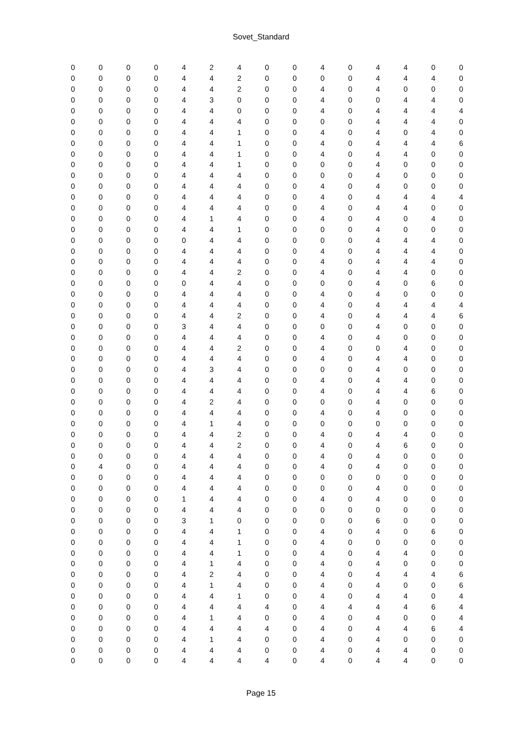Sovet_Standard
| 0 | 0 | 0 | 0 | 4 | 2 | 4 | 0 | 0 | 4 | 0 | 4 | 4 | 0 | 0 |
| 0 | 0 | 0 | 0 | 4 | 4 | 2 | 0 | 0 | 0 | 0 | 4 | 4 | 4 | 0 |
| 0 | 0 | 0 | 0 | 4 | 4 | 2 | 0 | 0 | 4 | 0 | 4 | 0 | 0 | 0 |
| 0 | 0 | 0 | 0 | 4 | 3 | 0 | 0 | 0 | 4 | 0 | 0 | 4 | 4 | 0 |
| 0 | 0 | 0 | 0 | 4 | 4 | 0 | 0 | 0 | 4 | 0 | 4 | 4 | 4 | 4 |
| 0 | 0 | 0 | 0 | 4 | 4 | 4 | 0 | 0 | 0 | 0 | 4 | 4 | 4 | 0 |
| 0 | 0 | 0 | 0 | 4 | 4 | 1 | 0 | 0 | 4 | 0 | 4 | 0 | 4 | 0 |
| 0 | 0 | 0 | 0 | 4 | 4 | 1 | 0 | 0 | 4 | 0 | 4 | 4 | 4 | 6 |
| 0 | 0 | 0 | 0 | 4 | 4 | 1 | 0 | 0 | 4 | 0 | 4 | 4 | 0 | 0 |
| 0 | 0 | 0 | 0 | 4 | 4 | 1 | 0 | 0 | 0 | 0 | 4 | 0 | 0 | 0 |
| 0 | 0 | 0 | 0 | 4 | 4 | 4 | 0 | 0 | 0 | 0 | 4 | 0 | 0 | 0 |
| 0 | 0 | 0 | 0 | 4 | 4 | 4 | 0 | 0 | 4 | 0 | 4 | 0 | 0 | 0 |
| 0 | 0 | 0 | 0 | 4 | 4 | 4 | 0 | 0 | 4 | 0 | 4 | 4 | 4 | 4 |
| 0 | 0 | 0 | 0 | 4 | 4 | 4 | 0 | 0 | 4 | 0 | 4 | 4 | 0 | 0 |
| 0 | 0 | 0 | 0 | 4 | 1 | 4 | 0 | 0 | 4 | 0 | 4 | 0 | 4 | 0 |
| 0 | 0 | 0 | 0 | 4 | 4 | 1 | 0 | 0 | 0 | 0 | 4 | 0 | 0 | 0 |
| 0 | 0 | 0 | 0 | 0 | 4 | 4 | 0 | 0 | 0 | 0 | 4 | 4 | 4 | 0 |
| 0 | 0 | 0 | 0 | 4 | 4 | 4 | 0 | 0 | 4 | 0 | 4 | 4 | 4 | 0 |
| 0 | 0 | 0 | 0 | 4 | 4 | 4 | 0 | 0 | 4 | 0 | 4 | 4 | 4 | 0 |
| 0 | 0 | 0 | 0 | 4 | 4 | 2 | 0 | 0 | 4 | 0 | 4 | 4 | 0 | 0 |
| 0 | 0 | 0 | 0 | 0 | 4 | 4 | 0 | 0 | 0 | 0 | 4 | 0 | 6 | 0 |
| 0 | 0 | 0 | 0 | 4 | 4 | 4 | 0 | 0 | 4 | 0 | 4 | 0 | 0 | 0 |
| 0 | 0 | 0 | 0 | 4 | 4 | 4 | 0 | 0 | 4 | 0 | 4 | 4 | 4 | 4 |
| 0 | 0 | 0 | 0 | 4 | 4 | 2 | 0 | 0 | 4 | 0 | 4 | 4 | 4 | 6 |
| 0 | 0 | 0 | 0 | 3 | 4 | 4 | 0 | 0 | 0 | 0 | 4 | 0 | 0 | 0 |
| 0 | 0 | 0 | 0 | 4 | 4 | 4 | 0 | 0 | 4 | 0 | 4 | 0 | 0 | 0 |
| 0 | 0 | 0 | 0 | 4 | 4 | 2 | 0 | 0 | 4 | 0 | 0 | 4 | 0 | 0 |
| 0 | 0 | 0 | 0 | 4 | 4 | 4 | 0 | 0 | 4 | 0 | 4 | 4 | 0 | 0 |
| 0 | 0 | 0 | 0 | 4 | 3 | 4 | 0 | 0 | 0 | 0 | 4 | 0 | 0 | 0 |
| 0 | 0 | 0 | 0 | 4 | 4 | 4 | 0 | 0 | 4 | 0 | 4 | 4 | 0 | 0 |
| 0 | 0 | 0 | 0 | 4 | 4 | 4 | 0 | 0 | 4 | 0 | 4 | 4 | 6 | 0 |
| 0 | 0 | 0 | 0 | 4 | 2 | 4 | 0 | 0 | 0 | 0 | 4 | 0 | 0 | 0 |
| 0 | 0 | 0 | 0 | 4 | 4 | 4 | 0 | 0 | 4 | 0 | 4 | 0 | 0 | 0 |
| 0 | 0 | 0 | 0 | 4 | 1 | 4 | 0 | 0 | 0 | 0 | 0 | 0 | 0 | 0 |
| 0 | 0 | 0 | 0 | 4 | 4 | 2 | 0 | 0 | 4 | 0 | 4 | 4 | 0 | 0 |
| 0 | 0 | 0 | 0 | 4 | 4 | 2 | 0 | 0 | 4 | 0 | 4 | 6 | 0 | 0 |
| 0 | 0 | 0 | 0 | 4 | 4 | 4 | 0 | 0 | 4 | 0 | 4 | 0 | 0 | 0 |
| 0 | 4 | 0 | 0 | 4 | 4 | 4 | 0 | 0 | 4 | 0 | 4 | 0 | 0 | 0 |
| 0 | 0 | 0 | 0 | 4 | 4 | 4 | 0 | 0 | 0 | 0 | 0 | 0 | 0 | 0 |
| 0 | 0 | 0 | 0 | 4 | 4 | 4 | 0 | 0 | 0 | 0 | 4 | 0 | 0 | 0 |
| 0 | 0 | 0 | 0 | 1 | 4 | 4 | 0 | 0 | 4 | 0 | 4 | 0 | 0 | 0 |
| 0 | 0 | 0 | 0 | 4 | 4 | 4 | 0 | 0 | 0 | 0 | 0 | 0 | 0 | 0 |
| 0 | 0 | 0 | 0 | 3 | 1 | 0 | 0 | 0 | 0 | 0 | 6 | 0 | 0 | 0 |
| 0 | 0 | 0 | 0 | 4 | 4 | 1 | 0 | 0 | 4 | 0 | 4 | 0 | 6 | 0 |
| 0 | 0 | 0 | 0 | 4 | 4 | 1 | 0 | 0 | 4 | 0 | 0 | 0 | 0 | 0 |
| 0 | 0 | 0 | 0 | 4 | 4 | 1 | 0 | 0 | 4 | 0 | 4 | 4 | 0 | 0 |
| 0 | 0 | 0 | 0 | 4 | 1 | 4 | 0 | 0 | 4 | 0 | 4 | 0 | 0 | 0 |
| 0 | 0 | 0 | 0 | 4 | 2 | 4 | 0 | 0 | 4 | 0 | 4 | 4 | 4 | 6 |
| 0 | 0 | 0 | 0 | 4 | 1 | 4 | 0 | 0 | 4 | 0 | 4 | 0 | 0 | 6 |
| 0 | 0 | 0 | 0 | 4 | 4 | 1 | 0 | 0 | 4 | 0 | 4 | 4 | 0 | 4 |
| 0 | 0 | 0 | 0 | 4 | 4 | 4 | 4 | 0 | 4 | 4 | 4 | 4 | 6 | 4 |
| 0 | 0 | 0 | 0 | 4 | 1 | 4 | 0 | 0 | 4 | 0 | 4 | 0 | 0 | 4 |
| 0 | 0 | 0 | 0 | 4 | 4 | 4 | 4 | 0 | 4 | 0 | 4 | 4 | 6 | 4 |
| 0 | 0 | 0 | 0 | 4 | 1 | 4 | 0 | 0 | 4 | 0 | 4 | 0 | 0 | 0 |
| 0 | 0 | 0 | 0 | 4 | 4 | 4 | 0 | 0 | 4 | 0 | 4 | 4 | 0 | 0 |
| 0 | 0 | 0 | 0 | 4 | 4 | 4 | 4 | 0 | 4 | 0 | 4 | 4 | 0 | 0 |
Page 15